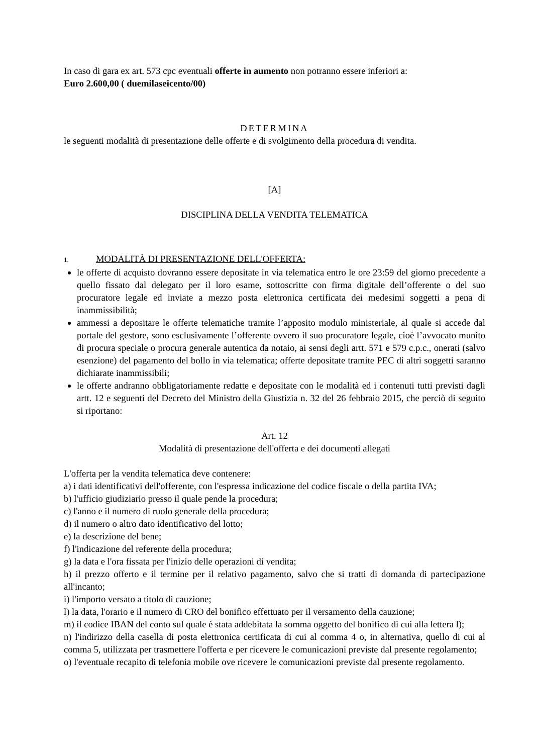In caso di gara ex art. 573 cpc eventuali offerte in aumento non potranno essere inferiori a:
Euro 2.600,00 ( duemilaseicento/00)
DETERMINA
le seguenti modalità di presentazione delle offerte e di svolgimento della procedura di vendita.
[A]
DISCIPLINA DELLA VENDITA TELEMATICA
1. MODALITÀ DI PRESENTAZIONE DELL'OFFERTA:
le offerte di acquisto dovranno essere depositate in via telematica entro le ore 23:59 del giorno precedente a quello fissato dal delegato per il loro esame, sottoscritte con firma digitale dell’offerente o del suo procuratore legale ed inviate a mezzo posta elettronica certificata dei medesimi soggetti a pena di inammissibilità;
ammessi a depositare le offerte telematiche tramite l’apposito modulo ministeriale, al quale si accede dal portale del gestore, sono esclusivamente l’offerente ovvero il suo procuratore legale, cioè l’avvocato munito di procura speciale o procura generale autentica da notaio, ai sensi degli artt. 571 e 579 c.p.c., onerati (salvo esenzione) del pagamento del bollo in via telematica; offerte depositate tramite PEC di altri soggetti saranno dichiarate inammissibili;
le offerte andranno obbligatoriamente redatte e depositate con le modalità ed i contenuti tutti previsti dagli artt. 12 e seguenti del Decreto del Ministro della Giustizia n. 32 del 26 febbraio 2015, che perciò di seguito si riportano:
Art. 12
Modalità di presentazione dell'offerta e dei documenti allegati
L'offerta per la vendita telematica deve contenere:
a) i dati identificativi dell'offerente, con l'espressa indicazione del codice fiscale o della partita IVA;
b) l'ufficio giudiziario presso il quale pende la procedura;
c) l'anno e il numero di ruolo generale della procedura;
d) il numero o altro dato identificativo del lotto;
e) la descrizione del bene;
f) l'indicazione del referente della procedura;
g) la data e l'ora fissata per l'inizio delle operazioni di vendita;
h) il prezzo offerto e il termine per il relativo pagamento, salvo che si tratti di domanda di partecipazione all'incanto;
i) l'importo versato a titolo di cauzione;
l) la data, l'orario e il numero di CRO del bonifico effettuato per il versamento della cauzione;
m) il codice IBAN del conto sul quale è stata addebitata la somma oggetto del bonifico di cui alla lettera l);
n) l'indirizzo della casella di posta elettronica certificata di cui al comma 4 o, in alternativa, quello di cui al comma 5, utilizzata per trasmettere l'offerta e per ricevere le comunicazioni previste dal presente regolamento;
o) l'eventuale recapito di telefonia mobile ove ricevere le comunicazioni previste dal presente regolamento.